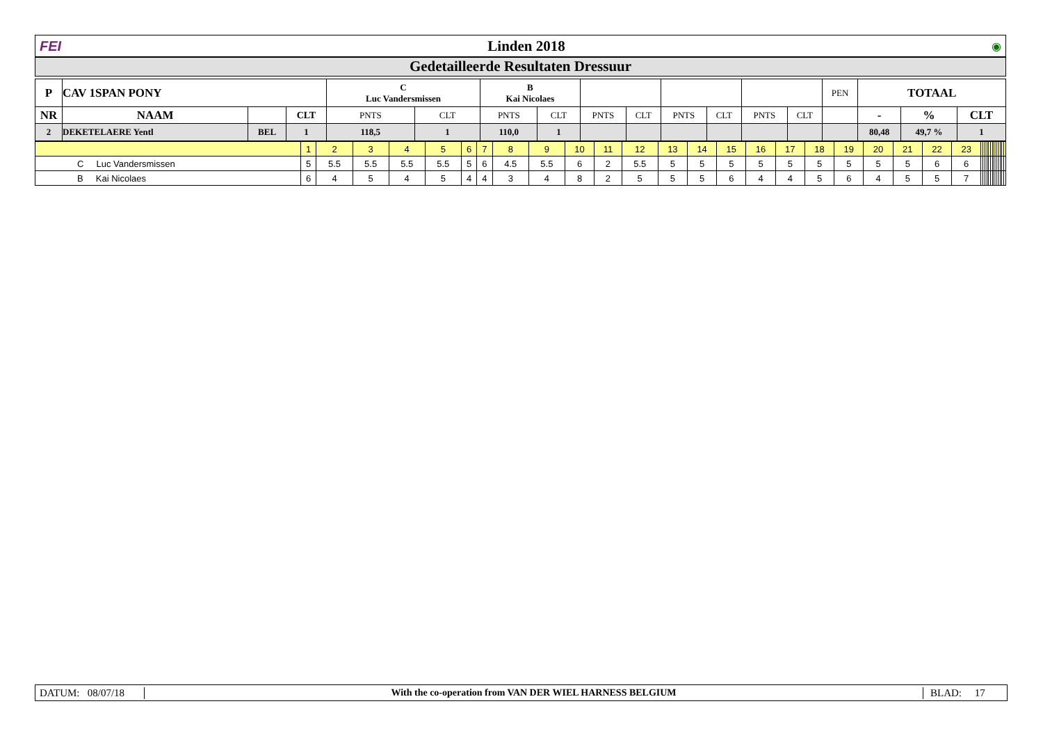FEI Linden 2018 ◉
Gedetailleerde Resultaten Dressuur
| P | CAV 1SPAN PONY | | | C Luc Vandersmissen | | B Kai Nicolaes | | | | | | | | PEN | TOTAAL | | |
| NR | NAAM | | CLT | PNTS | CLT | PNTS | CLT | PNTS | CLT | PNTS | CLT | PNTS | CLT | | - | % | CLT |
| 2 | DEKETELAERE Yentl | BEL | 1 | 118,5 | 1 | 110,0 | 1 | | | | | | | | 80,48 | 49,7 % | 1 |
| | 1 | 2 | 3 | 4 | 5 | 6 | 7 | 8 | 9 | 10 | 11 | 12 | 13 | 14 | 15 | 16 | 17 | 18 | 19 | 20 | 21 | 22 | 23 | | | | | | | | | | | | | |
| C Luc Vandersmissen | 5 | 5.5 | 5.5 | 5.5 | 5.5 | 5 | 6 | 4.5 | 5.5 | 6 | 2 | 5.5 | 5 | 5 | 5 | 5 | 5 | 5 | 5 | 5 | 5 | 6 | 6 | | | | | | | | | | | | | |
| B Kai Nicolaes | 6 | 4 | 5 | 4 | 5 | 4 | 4 | 3 | 4 | 8 | 2 | 5 | 5 | 5 | 6 | 4 | 4 | 5 | 6 | 4 | 5 | 5 | 7 | | | | | | | | | | | | | |
DATUM: 08/07/18 With the co-operation from VAN DER WIEL HARNESS BELGIUM BLAD: 17